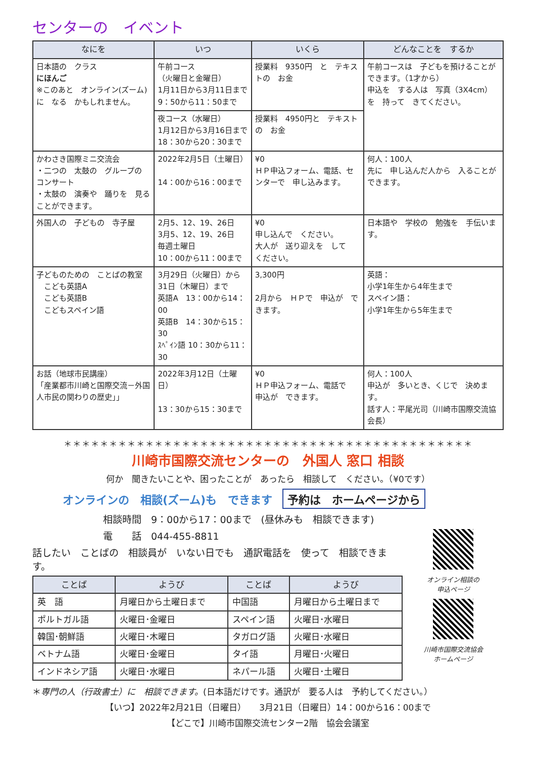センターの　イベント
| なにを | いつ | いくら | どんなことを するか |
| --- | --- | --- | --- |
| 日本語の クラス にほんご ※このあと オンライン(ズーム)に なる かもしれません。 | 午前コース （火曜日と金曜日） 1月11日から3月11日まで 9：50から11：50まで | 授業料 9350円 と テキストの お金 | 午前コースは 子どもを預けることが できます。（1才から） 申込を する人は 写真（3X4cm）を 持って きてください。 |
| | 夜コース（水曜日） 1月12日から3月16日まで 18：30から20：30まで | 授業料 4950円と テキストの お金 | |
| かわさき国際ミニ交流会 ・二つの 太鼓の グループの コンサート ・太鼓の 演奏や 踊りを 見ることができます。 | 2022年2月5日（土曜日） 14：00から16：00まで | ¥0 ＨＰ申込フォーム、電話、センターで 申し込みます。 | 何人：100人 先に 申し込んだ人から 入ることが できます。 |
| 外国人の 子どもの 寺子屋 | 2月5、12、19、26日 3月5、12、19、26日 毎週土曜日 10：00から11：00まで | ¥0 申し込んで ください。 大人が 送り迎えを して ください。 | 日本語や 学校の 勉強を 手伝います。 |
| 子どものための ことばの教室 こども英語A こども英語B こどもスペイン語 | 3月29日（火曜日）から 31日（木曜日）まで 英語A 13：00から14：00 英語B 14：30から15：30 ｽﾍﾟｲﾝ語 10：30から11：30 | 3,300円 2月から ＨＰで 申込が できます。 | 英語： 小学1年生から4年生まで スペイン語： 小学1年生から5年生まで |
| お話（地球市民講座） 「産業都市川崎と国際交流－外国人市民の関わりの歴史」」 | 2022年3月12日（土曜日） 13：30から15：30まで | ¥0 ＨＰ申込フォーム、電話で 申込が できます。 | 何人：100人 申込が 多いとき、くじで 決めます。 話す人：平尾光司（川崎市国際交流協会長） |
＊＊＊＊＊＊＊＊＊＊＊＊＊＊＊＊＊＊＊＊＊＊＊＊＊＊＊＊＊＊＊＊＊＊＊＊＊＊＊＊＊＊＊＊＊
川崎市国際交流センターの　外国人 窓口 相談
何か　聞きたいことや、困ったことが　あったら　相談して　ください。（¥0です）
オンラインの　相談(ズーム)も　できます 予約は　ホームページから
相談時間　9：00から17：00まで　(昼休みも　相談できます)
電　　話　044-455-8811
話したい　ことばの　相談員が　いない日でも　通訳電話を　使って　相談できます。
| ことば | ようび | ことば | ようび |
| --- | --- | --- | --- |
| 英 語 | 月曜日から土曜日まで | 中国語 | 月曜日から土曜日まで |
| ポルトガル語 | 火曜日･金曜日 | スペイン語 | 火曜日･水曜日 |
| 韓国･朝鮮語 | 火曜日･木曜日 | タガログ語 | 火曜日･水曜日 |
| ベトナム語 | 火曜日･金曜日 | タイ語 | 月曜日･火曜日 |
| インドネシア語 | 火曜日･水曜日 | ネパール語 | 火曜日･土曜日 |
オンライン相談の
申込ページ
川崎市国際交流協会
ホームページ
＊専門の人（行政書士）に　相談できます。(日本語だけです。通訳が　要る人は　予約してください。）
【いつ】2022年2月21日（日曜日）　　3月21日（日曜日）14：00から16：00まで
【どこで】川崎市国際交流センター2階　協会会議室